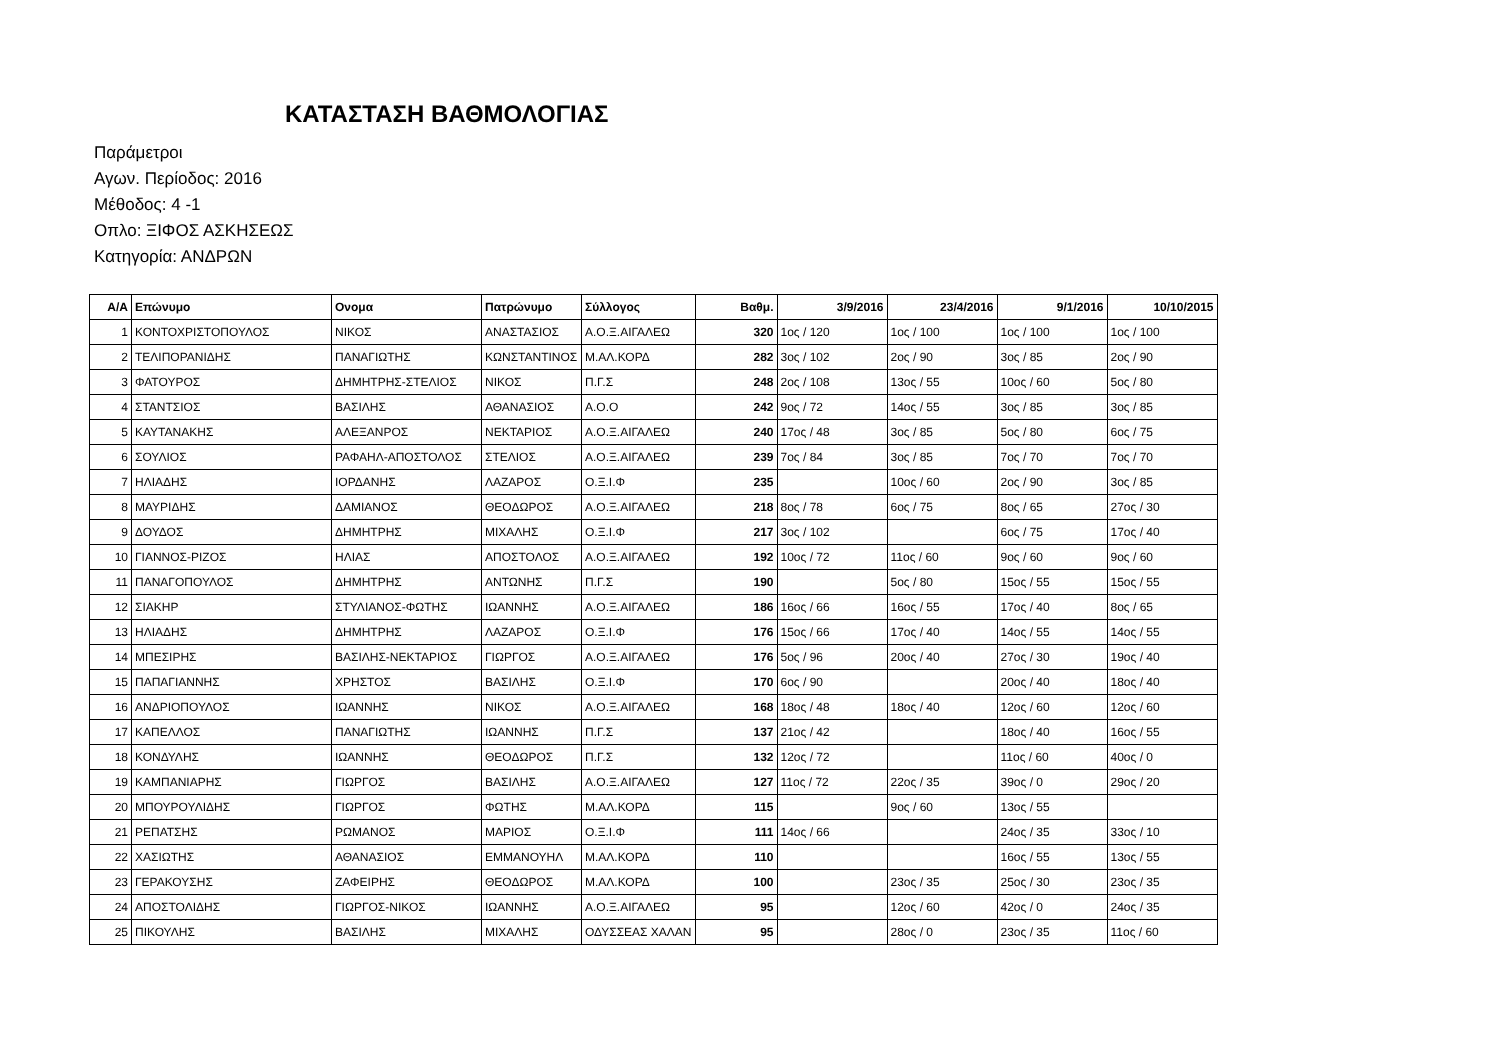ΚΑΤΑΣΤΑΣΗ ΒΑΘΜΟΛΟΓΙΑΣ
Παράμετροι
Αγων. Περίοδος: 2016
Μέθοδος: 4 -1
Οπλο: ΞΙΦΟΣ ΑΣΚΗΣΕΩΣ
Κατηγορία: ΑΝΔΡΩΝ
| Α/Α | Επώνυμο | Ονομα | Πατρώνυμο | Σύλλογος | Βαθμ. | 3/9/2016 | 23/4/2016 | 9/1/2016 | 10/10/2015 |
| --- | --- | --- | --- | --- | --- | --- | --- | --- | --- |
| 1 | ΚΟΝΤΟΧΡΙΣΤΟΠΟΥΛΟΣ | ΝΙΚΟΣ | ΑΝΑΣΤΑΣΙΟΣ | Α.Ο.Ξ.ΑΙΓΑΛΕΩ | 320 | 1ος / 120 | 1ος / 100 | 1ος / 100 | 1ος / 100 |
| 2 | ΤΕΛΙΠΟΡΑΝΙΔΗΣ | ΠΑΝΑΓΙΩΤΗΣ | ΚΩΝΣΤΑΝΤΙΝΟΣ | Μ.ΑΛ.ΚΟΡΔ | 282 | 3ος / 102 | 2ος / 90 | 3ος / 85 | 2ος / 90 |
| 3 | ΦΑΤΟΥΡΟΣ | ΔΗΜΗΤΡΗΣ-ΣΤΕΛΙΟΣ | ΝΙΚΟΣ | Π.Γ.Σ | 248 | 2ος / 108 | 13ος / 55 | 10ος / 60 | 5ος / 80 |
| 4 | ΣΤΑΝΤΣΙΟΣ | ΒΑΣΙΛΗΣ | ΑΘΑΝΑΣΙΟΣ | Α.Ο.Ο | 242 | 9ος / 72 | 14ος / 55 | 3ος / 85 | 3ος / 85 |
| 5 | ΚΑΥΤΑΝΑΚΗΣ | ΑΛΕΞΑΝΡΟΣ | ΝΕΚΤΑΡΙΟΣ | Α.Ο.Ξ.ΑΙΓΑΛΕΩ | 240 | 17ος / 48 | 3ος / 85 | 5ος / 80 | 6ος / 75 |
| 6 | ΣΟΥΛΙΟΣ | ΡΑΦΑΗΛ-ΑΠΟΣΤΟΛΟΣ | ΣΤΕΛΙΟΣ | Α.Ο.Ξ.ΑΙΓΑΛΕΩ | 239 | 7ος / 84 | 3ος / 85 | 7ος / 70 | 7ος / 70 |
| 7 | ΗΛΙΑΔΗΣ | ΙΟΡΔΑΝΗΣ | ΛΑΖΑΡΟΣ | Ο.Ξ.Ι.Φ | 235 | | 10ος / 60 | 2ος / 90 | 3ος / 85 |
| 8 | ΜΑΥΡΙΔΗΣ | ΔΑΜΙΑΝΟΣ | ΘΕΟΔΩΡΟΣ | Α.Ο.Ξ.ΑΙΓΑΛΕΩ | 218 | 8ος / 78 | 6ος / 75 | 8ος / 65 | 27ος / 30 |
| 9 | ΔΟΥΔΟΣ | ΔΗΜΗΤΡΗΣ | ΜΙΧΑΛΗΣ | Ο.Ξ.Ι.Φ | 217 | 3ος / 102 | | 6ος / 75 | 17ος / 40 |
| 10 | ΓΙΑΝΝΟΣ-ΡΙΖΟΣ | ΗΛΙΑΣ | ΑΠΟΣΤΟΛΟΣ | Α.Ο.Ξ.ΑΙΓΑΛΕΩ | 192 | 10ος / 72 | 11ος / 60 | 9ος / 60 | 9ος / 60 |
| 11 | ΠΑΝΑΓΟΠΟΥΛΟΣ | ΔΗΜΗΤΡΗΣ | ΑΝΤΩΝΗΣ | Π.Γ.Σ | 190 | | 5ος / 80 | 15ος / 55 | 15ος / 55 |
| 12 | ΣΙΑΚΗΡ | ΣΤΥΛΙΑΝΟΣ-ΦΩΤΗΣ | ΙΩΑΝΝΗΣ | Α.Ο.Ξ.ΑΙΓΑΛΕΩ | 186 | 16ος / 66 | 16ος / 55 | 17ος / 40 | 8ος / 65 |
| 13 | ΗΛΙΑΔΗΣ | ΔΗΜΗΤΡΗΣ | ΛΑΖΑΡΟΣ | Ο.Ξ.Ι.Φ | 176 | 15ος / 66 | 17ος / 40 | 14ος / 55 | 14ος / 55 |
| 14 | ΜΠΕΣΙΡΗΣ | ΒΑΣΙΛΗΣ-ΝΕΚΤΑΡΙΟΣ | ΓΙΩΡΓΟΣ | Α.Ο.Ξ.ΑΙΓΑΛΕΩ | 176 | 5ος / 96 | 20ος / 40 | 27ος / 30 | 19ος / 40 |
| 15 | ΠΑΠΑΓΙΑΝΝΗΣ | ΧΡΗΣΤΟΣ | ΒΑΣΙΛΗΣ | Ο.Ξ.Ι.Φ | 170 | 6ος / 90 | | 20ος / 40 | 18ος / 40 |
| 16 | ΑΝΔΡΙΟΠΟΥΛΟΣ | ΙΩΑΝΝΗΣ | ΝΙΚΟΣ | Α.Ο.Ξ.ΑΙΓΑΛΕΩ | 168 | 18ος / 48 | 18ος / 40 | 12ος / 60 | 12ος / 60 |
| 17 | ΚΑΠΕΛΛΟΣ | ΠΑΝΑΓΙΩΤΗΣ | ΙΩΑΝΝΗΣ | Π.Γ.Σ | 137 | 21ος / 42 | | 18ος / 40 | 16ος / 55 |
| 18 | ΚΟΝΔΥΛΗΣ | ΙΩΑΝΝΗΣ | ΘΕΟΔΩΡΟΣ | Π.Γ.Σ | 132 | 12ος / 72 | | 11ος / 60 | 40ος / 0 |
| 19 | ΚΑΜΠΑΝΙΑΡΗΣ | ΓΙΩΡΓΟΣ | ΒΑΣΙΛΗΣ | Α.Ο.Ξ.ΑΙΓΑΛΕΩ | 127 | 11ος / 72 | 22ος / 35 | 39ος / 0 | 29ος / 20 |
| 20 | ΜΠΟΥΡΟΥΛΙΔΗΣ | ΓΙΩΡΓΟΣ | ΦΩΤΗΣ | Μ.ΑΛ.ΚΟΡΔ | 115 | | 9ος / 60 | 13ος / 55 | |
| 21 | ΡΕΠΑΤΣΗΣ | ΡΩΜΑΝΟΣ | ΜΑΡΙΟΣ | Ο.Ξ.Ι.Φ | 111 | 14ος / 66 | | 24ος / 35 | 33ος / 10 |
| 22 | ΧΑΣΙΩΤΗΣ | ΑΘΑΝΑΣΙΟΣ | ΕΜΜΑΝΟΥΗΛ | Μ.ΑΛ.ΚΟΡΔ | 110 | | | 16ος / 55 | 13ος / 55 |
| 23 | ΓΕΡΑΚΟΥΣΗΣ | ΖΑΦΕΙΡΗΣ | ΘΕΟΔΩΡΟΣ | Μ.ΑΛ.ΚΟΡΔ | 100 | | 23ος / 35 | 25ος / 30 | 23ος / 35 |
| 24 | ΑΠΟΣΤΟΛΙΔΗΣ | ΓΙΩΡΓΟΣ-ΝΙΚΟΣ | ΙΩΑΝΝΗΣ | Α.Ο.Ξ.ΑΙΓΑΛΕΩ | 95 | | 12ος / 60 | 42ος / 0 | 24ος / 35 |
| 25 | ΠΙΚΟΥΛΗΣ | ΒΑΣΙΛΗΣ | ΜΙΧΑΛΗΣ | ΟΔΥΣΣΕΑΣ ΧΑΛΑΝ | 95 | | 28ος / 0 | 23ος / 35 | 11ος / 60 |